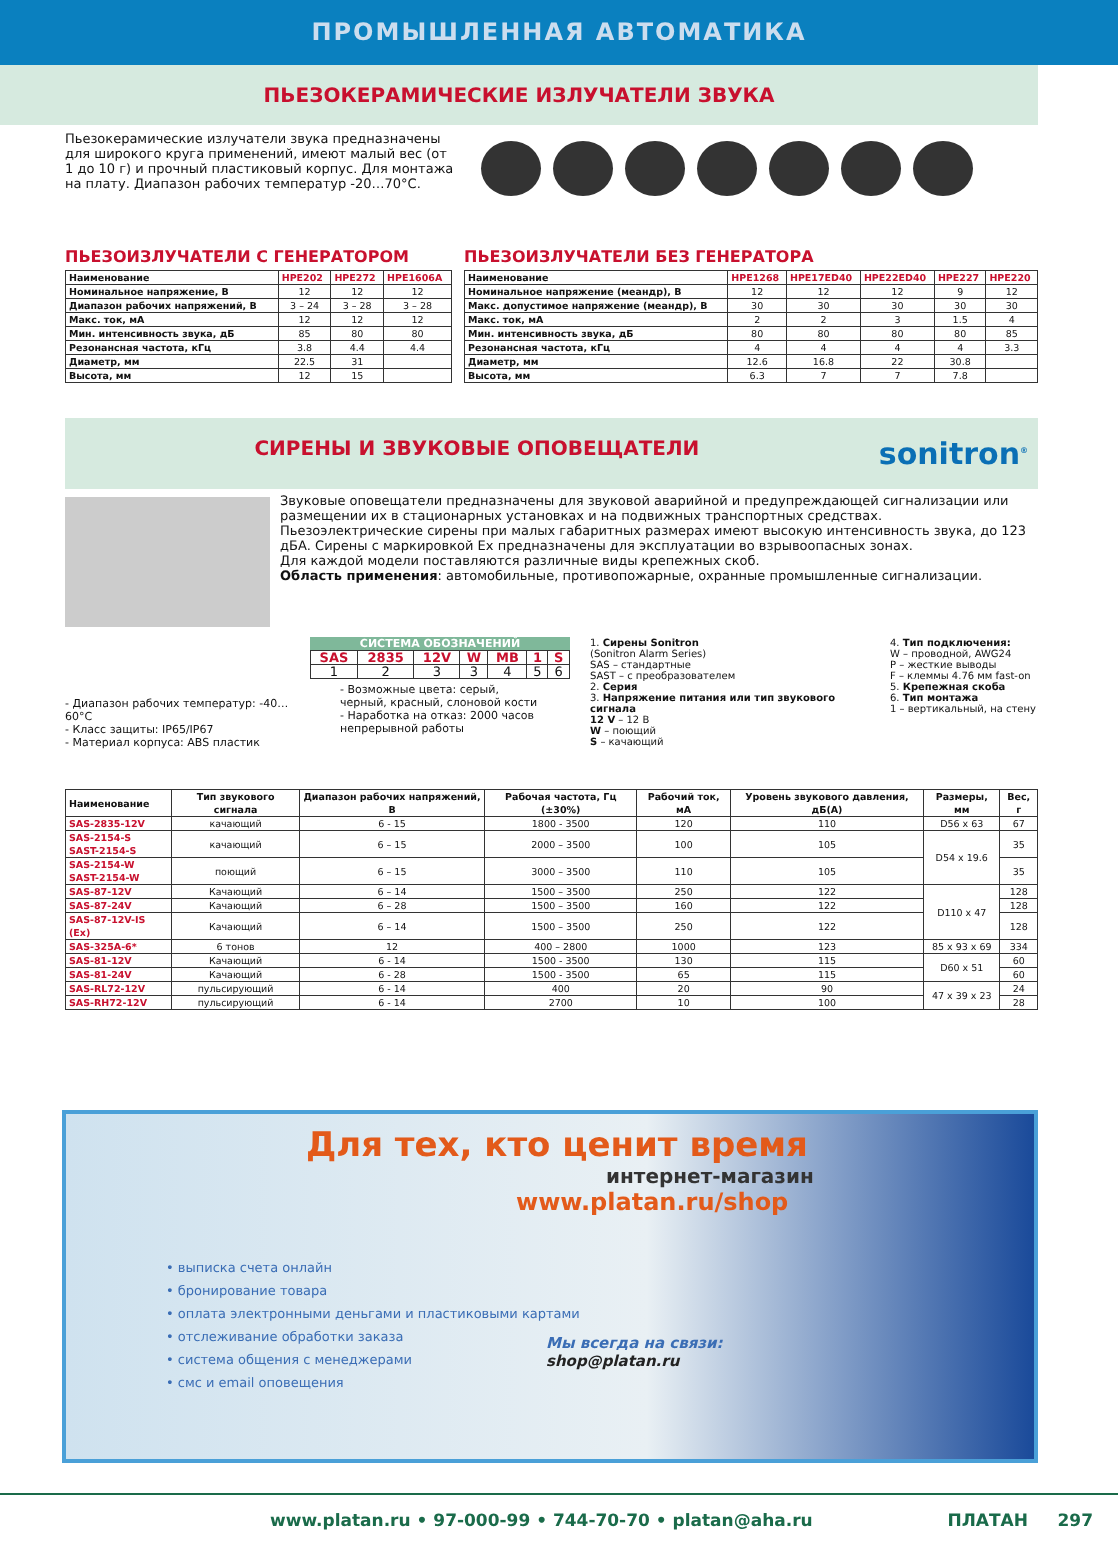ПРОМЫШЛЕННАЯ АВТОМАТИКА
ПЬЕЗОКЕРАМИЧЕСКИЕ ИЗЛУЧАТЕЛИ ЗВУКА
Пьезокерамические излучатели звука предназначены для широкого круга применений, имеют малый вес (от 1 до 10 г) и прочный пластиковый корпус. Для монтажа на плату. Диапазон рабочих температур -20…70°C.
ПЬЕЗОИЗЛУЧАТЕЛИ С ГЕНЕРАТОРОМ
| Наименование | HPE202 | HPE272 | HPE1606A |
| --- | --- | --- | --- |
| Номинальное напряжение, В | 12 | 12 | 12 |
| Диапазон рабочих напряжений, В | 3 – 24 | 3 – 28 | 3 – 28 |
| Макс. ток, мА | 12 | 12 | 12 |
| Мин. интенсивность звука, дБ | 85 | 80 | 80 |
| Резонансная частота, кГц | 3.8 | 4.4 | 4.4 |
| Диаметр, мм | 22.5 | 31 | |
| Высота, мм | 12 | 15 | |
ПЬЕЗОИЗЛУЧАТЕЛИ БЕЗ ГЕНЕРАТОРА
| Наименование | HPE1268 | HPE17ED40 | HPE22ED40 | HPE227 | HPE220 |
| --- | --- | --- | --- | --- | --- |
| Номинальное напряжение (меандр), В | 12 | 12 | 12 | 9 | 12 |
| Макс. допустимое напряжение (меандр), В | 30 | 30 | 30 | 30 | 30 |
| Макс. ток, мА | 2 | 2 | 3 | 1.5 | 4 |
| Мин. интенсивность звука, дБ | 80 | 80 | 80 | 80 | 85 |
| Резонансная частота, кГц | 4 | 4 | 4 | 4 | 3.3 |
| Диаметр, мм | 12.6 | 16.8 | 22 | 30.8 | |
| Высота, мм | 6.3 | 7 | 7 | 7.8 | |
СИРЕНЫ И ЗВУКОВЫЕ ОПОВЕЩАТЕЛИ sonitron<sup>®</sup>
Звуковые оповещатели предназначены для звуковой аварийной и предупреждающей сигнализации или размещении их в стационарных установках и на подвижных транспортных средствах.
Пьезоэлектрические сирены при малых габаритных размерах имеют высокую интенсивность звука, до 123 дБА. Сирены с маркировкой Ex предназначены для эксплуатации во взрывоопасных зонах.
Для каждой модели поставляются различные виды крепежных скоб.
Область применения: автомобильные, противопожарные, охранные промышленные сигнализации.
- Диапазон рабочих температур: -40…60°C
- Класс защиты: IP65/IP67
- Материал корпуса: ABS пластик
СИСТЕМА ОБОЗНАЧЕНИЙ
| SAS | 2835 | 12V | W | MB | 1 | S |
| 1 | 2 | 3 | 3 | 4 | 5 | 6 |
- Возможные цвета: серый, черный, красный, слоновой кости
- Наработка на отказ: 2000 часов непрерывной работы
1. Сирены Sonitron
(Sonitron Alarm Series)
SAS – стандартные
SAST – с преобразователем
2. Серия
3. Напряжение питания или тип звукового сигнала
12 V – 12 В
W – поющий
S – качающий
4. Тип подключения:
W – проводной, AWG24
P – жесткие выводы
F – клеммы 4.76 мм fast-on
5. Крепежная скоба
6. Тип монтажа
1 – вертикальный, на стену
| Наименование | Тип звукового сигнала | Диапазон рабочих напряжений, В | Рабочая частота, Гц (±30%) | Рабочий ток, мА | Уровень звукового давления, дБ(А) | Размеры, мм | Вес, г |
| --- | --- | --- | --- | --- | --- | --- | --- |
| SAS-2835-12V | качающий | 6 - 15 | 1800 - 3500 | 120 | 110 | D56 x 63 | 67 |
| SAS-2154-S SAST-2154-S | качающий | 6 – 15 | 2000 – 3500 | 100 | 105 | D54 x 19.6 | 35 |
| SAS-2154-W SAST-2154-W | поющий | 6 – 15 | 3000 – 3500 | 110 | 105 | | 35 |
| SAS-87-12V | Качающий | 6 – 14 | 1500 – 3500 | 250 | 122 | D110 x 47 | 128 |
| SAS-87-24V | Качающий | 6 – 28 | 1500 – 3500 | 160 | 122 | | 128 |
| SAS-87-12V-IS (Ex) | Качающий | 6 – 14 | 1500 – 3500 | 250 | 122 | | 128 |
| SAS-325A-6* | 6 тонов | 12 | 400 – 2800 | 1000 | 123 | 85 x 93 x 69 | 334 |
| SAS-81-12V | Качающий | 6 - 14 | 1500 - 3500 | 130 | 115 | D60 x 51 | 60 |
| SAS-81-24V | Качающий | 6 - 28 | 1500 - 3500 | 65 | 115 | | 60 |
| SAS-RL72-12V | пульсирующий | 6 - 14 | 400 | 20 | 90 | 47 x 39 x 23 | 24 |
| SAS-RH72-12V | пульсирующий | 6 - 14 | 2700 | 10 | 100 | | 28 |
Для тех, кто ценит время
интернет-магазин
www.platan.ru/shop
• выписка счета онлайн
• бронирование товара
• оплата электронными деньгами и пластиковыми картами
• отслеживание обработки заказа
• система общения с менеджерами
• смс и email оповещения
Мы всегда на связи:
shop@platan.ru
www.platan.ru • 97-000-99 • 744-70-70 • platan@aha.ru ПЛАТАН 297